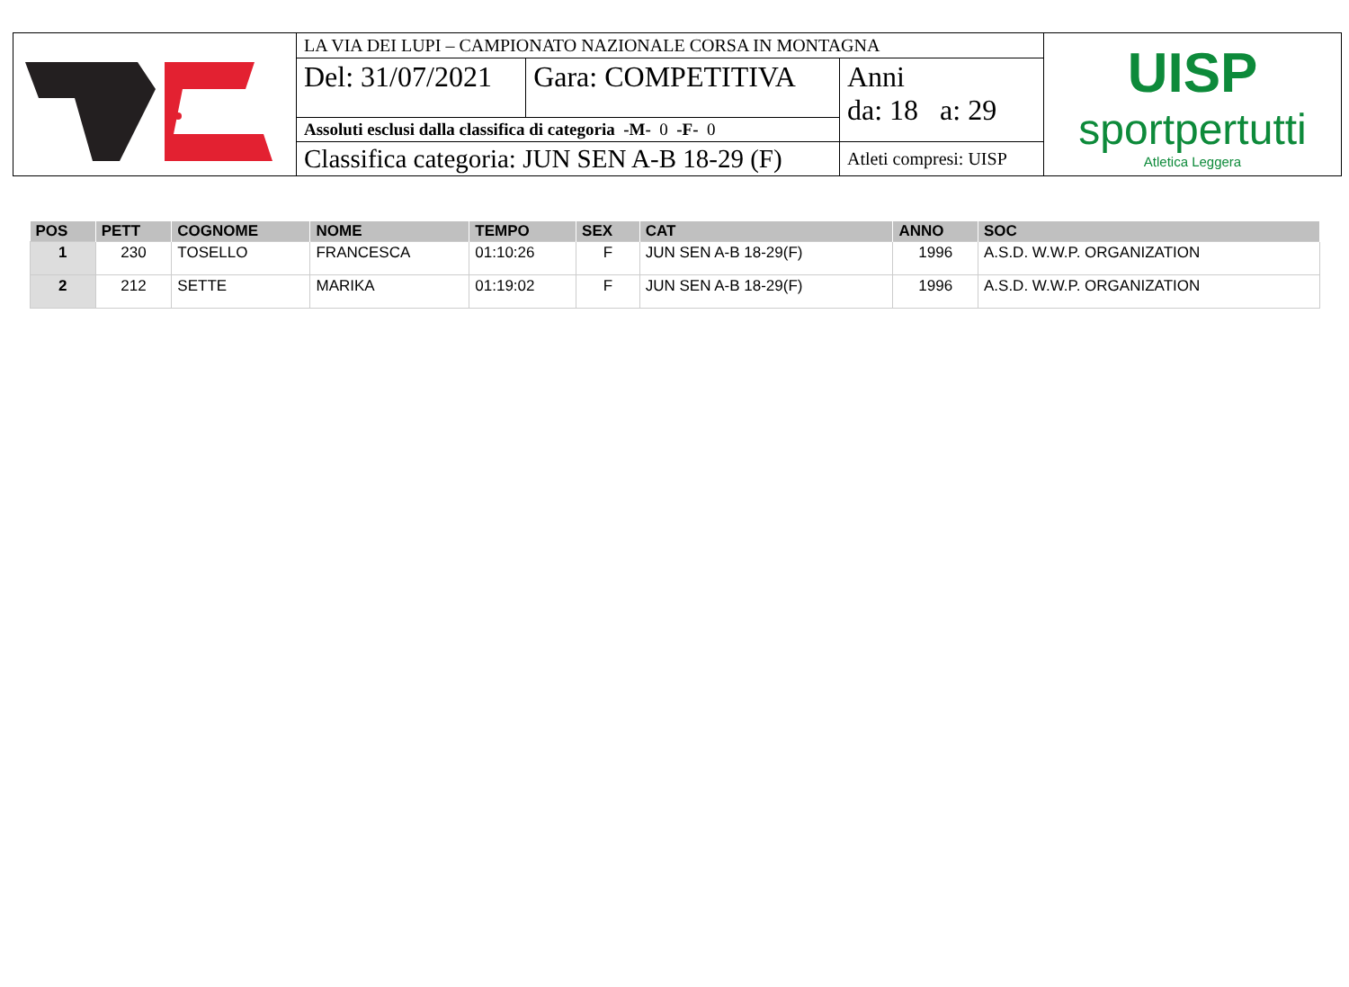| | LA VIA DEI LUPI – CAMPIONATO NAZIONALE CORSA IN MONTAGNA | | | UISP sportpertutti Atletica Leggera |
| | Del: 31/07/2021 | Gara: COMPETITIVA | Anni da: 18 a: 29 | |
| | Assoluti esclusi dalla classifica di categoria -M- 0 -F- 0 | | | |
| | Classifica categoria: JUN SEN A-B 18-29 (F) | | Atleti compresi: UISP | |
| POS | PETT | COGNOME | NOME | TEMPO | SEX | CAT | ANNO | SOC |
| --- | --- | --- | --- | --- | --- | --- | --- | --- |
| 1 | 230 | TOSELLO | FRANCESCA | 01:10:26 | F | JUN SEN A-B 18-29(F) | 1996 | A.S.D. W.W.P. ORGANIZATION |
| 2 | 212 | SETTE | MARIKA | 01:19:02 | F | JUN SEN A-B 18-29(F) | 1996 | A.S.D. W.W.P. ORGANIZATION |